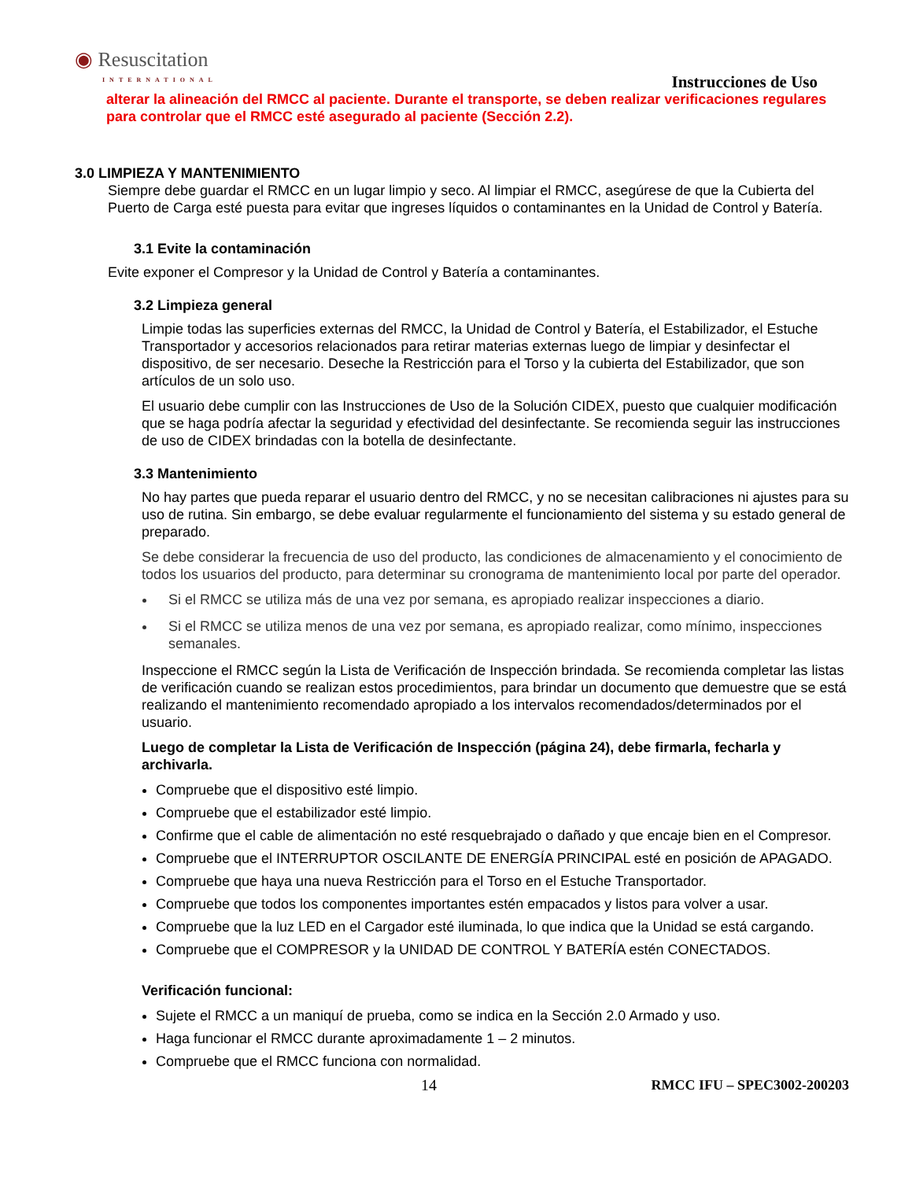◉ Resuscitation
INTERNATIONAL
Instrucciones de Uso
alterar la alineación del RMCC al paciente. Durante el transporte, se deben realizar verificaciones regulares para controlar que el RMCC esté asegurado al paciente (Sección 2.2).
3.0 LIMPIEZA Y MANTENIMIENTO
Siempre debe guardar el RMCC en un lugar limpio y seco. Al limpiar el RMCC, asegúrese de que la Cubierta del Puerto de Carga esté puesta para evitar que ingreses líquidos o contaminantes en la Unidad de Control y Batería.
3.1 Evite la contaminación
Evite exponer el Compresor y la Unidad de Control y Batería a contaminantes.
3.2 Limpieza general
Limpie todas las superficies externas del RMCC, la Unidad de Control y Batería, el Estabilizador, el Estuche Transportador y accesorios relacionados para retirar materias externas luego de limpiar y desinfectar el dispositivo, de ser necesario. Deseche la Restricción para el Torso y la cubierta del Estabilizador, que son artículos de un solo uso.
El usuario debe cumplir con las Instrucciones de Uso de la Solución CIDEX, puesto que cualquier modificación que se haga podría afectar la seguridad y efectividad del desinfectante. Se recomienda seguir las instrucciones de uso de CIDEX brindadas con la botella de desinfectante.
3.3 Mantenimiento
No hay partes que pueda reparar el usuario dentro del RMCC, y no se necesitan calibraciones ni ajustes para su uso de rutina. Sin embargo, se debe evaluar regularmente el funcionamiento del sistema y su estado general de preparado.
Se debe considerar la frecuencia de uso del producto, las condiciones de almacenamiento y el conocimiento de todos los usuarios del producto, para determinar su cronograma de mantenimiento local por parte del operador.
Si el RMCC se utiliza más de una vez por semana, es apropiado realizar inspecciones a diario.
Si el RMCC se utiliza menos de una vez por semana, es apropiado realizar, como mínimo, inspecciones semanales.
Inspeccione el RMCC según la Lista de Verificación de Inspección brindada. Se recomienda completar las listas de verificación cuando se realizan estos procedimientos, para brindar un documento que demuestre que se está realizando el mantenimiento recomendado apropiado a los intervalos recomendados/determinados por el usuario.
Luego de completar la Lista de Verificación de Inspección (página 24), debe firmarla, fecharla y archivarla.
Compruebe que el dispositivo esté limpio.
Compruebe que el estabilizador esté limpio.
Confirme que el cable de alimentación no esté resquebrajado o dañado y que encaje bien en el Compresor.
Compruebe que el INTERRUPTOR OSCILANTE DE ENERGÍA PRINCIPAL esté en posición de APAGADO.
Compruebe que haya una nueva Restricción para el Torso en el Estuche Transportador.
Compruebe que todos los componentes importantes estén empacados y listos para volver a usar.
Compruebe que la luz LED en el Cargador esté iluminada, lo que indica que la Unidad se está cargando.
Compruebe que el COMPRESOR y la UNIDAD DE CONTROL Y BATERÍA estén CONECTADOS.
Verificación funcional:
Sujete el RMCC a un maniquí de prueba, como se indica en la Sección 2.0 Armado y uso.
Haga funcionar el RMCC durante aproximadamente 1 – 2 minutos.
Compruebe que el RMCC funciona con normalidad.
14 RMCC IFU – SPEC3002-200203